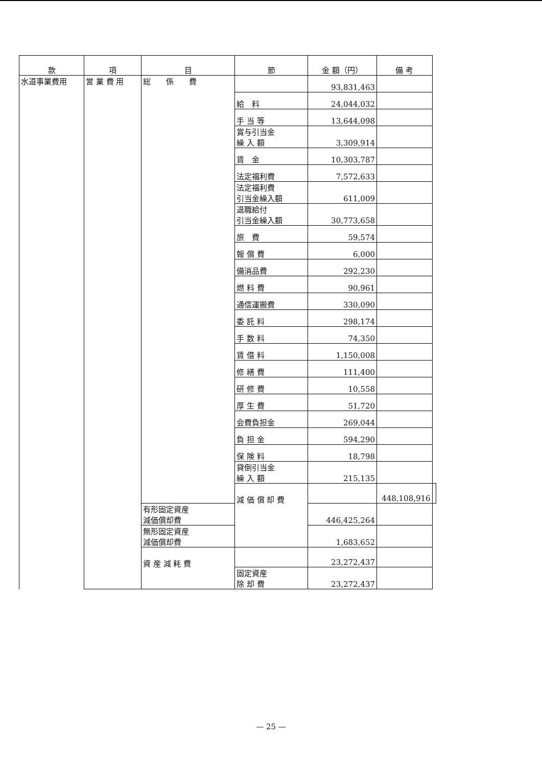| 款 | 項 | 目 | 節 | 金 額（円） | 備 考 | |
| --- | --- | --- | --- | --- | --- | --- |
| 水道事業費用 | 営 業 費 用 | 総 係 費 | | 93,831,463 | | |
| | | | 給 料 | 24,044,032 | | |
| | | | 手 当 等 | 13,644,098 | | |
| | | | 賞与引当金 繰 入 額 | 3,309,914 | | |
| | | | 賃 金 | 10,303,787 | | |
| | | | 法定福利費 | 7,572,633 | | |
| | | | 法定福利費 引当金繰入額 | 611,009 | | |
| | | | 退職給付 引当金繰入額 | 30,773,658 | | |
| | | | 旅 費 | 59,574 | | |
| | | | 報 償 費 | 6,000 | | |
| | | | 備消品費 | 292,230 | | |
| | | | 燃 料 費 | 90,961 | | |
| | | | 通信運搬費 | 330,090 | | |
| | | | 委 託 料 | 298,174 | | |
| | | | 手 数 料 | 74,350 | | |
| | | | 賃 借 料 | 1,150,008 | | |
| | | | 修 繕 費 | 111,400 | | |
| | | | 研 修 費 | 10,558 | | |
| | | | 厚 生 費 | 51,720 | | |
| | | | 会費負担金 | 269,044 | | |
| | | | 負 担 金 | 594,290 | | |
| | | | 保 険 料 | 18,798 | | |
| | | | 貸倒引当金 繰 入 額 | 215,135 | | |
| | | | 減 価 償 却 費 | | 448,108,916 | |
| | | 有形固定資産 減価償却費 | | 446,425,264 | | |
| | | 無形固定資産 減価償却費 | | 1,683,652 | | |
| | | 資 産 減 耗 費 | | 23,272,437 | | |
| | | | 固定資産 除 却 費 | 23,272,437 | | |
— 25 —